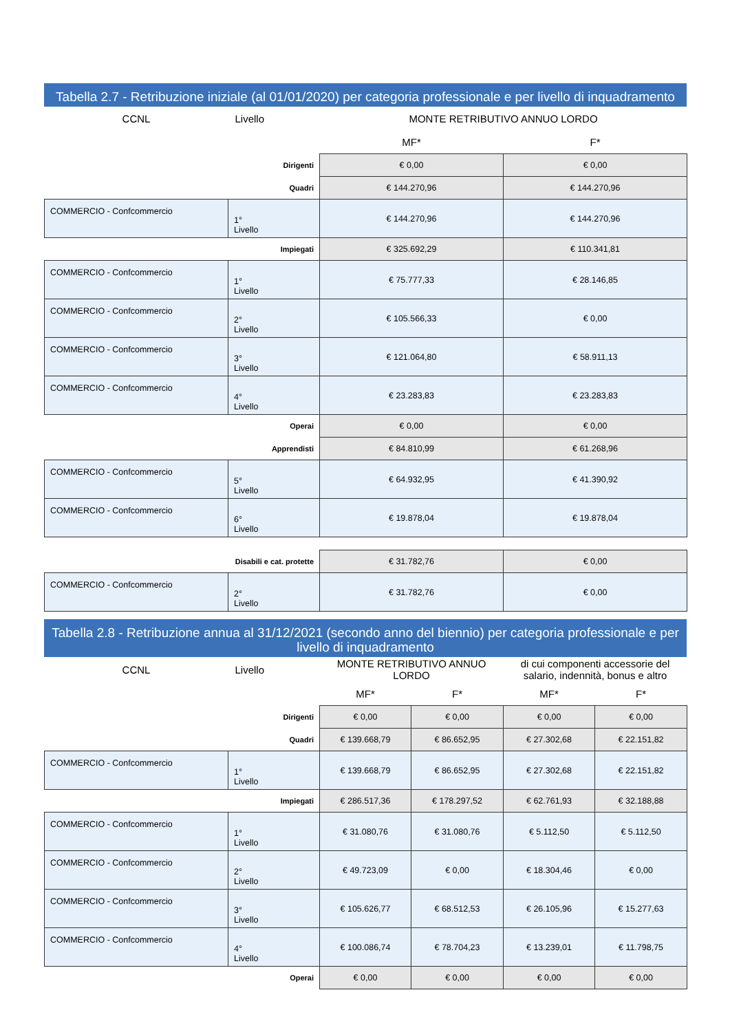Tabella 2.7 - Retribuzione iniziale (al 01/01/2020) per categoria professionale e per livello di inquadramento
| CCNL | Livello | | MONTE RETRIBUTIVO ANNUO LORDO | |
| --- | --- | --- | --- | --- |
| | | | MF* | F* |
| Dirigenti | | | € 0,00 | € 0,00 |
| Quadri | | | € 144.270,96 | € 144.270,96 |
| COMMERCIO - Confcommercio | 1° Livello | | € 144.270,96 | € 144.270,96 |
| Impiegati | | | € 325.692,29 | € 110.341,81 |
| COMMERCIO - Confcommercio | 1° Livello | | € 75.777,33 | € 28.146,85 |
| COMMERCIO - Confcommercio | 2° Livello | | € 105.566,33 | € 0,00 |
| COMMERCIO - Confcommercio | 3° Livello | | € 121.064,80 | € 58.911,13 |
| COMMERCIO - Confcommercio | 4° Livello | | € 23.283,83 | € 23.283,83 |
| Operai | | | € 0,00 | € 0,00 |
| Apprendisti | | | € 84.810,99 | € 61.268,96 |
| COMMERCIO - Confcommercio | 5° Livello | | € 64.932,95 | € 41.390,92 |
| COMMERCIO - Confcommercio | 6° Livello | | € 19.878,04 | € 19.878,04 |
| Disabili e cat. protette | | | € 31.782,76 | € 0,00 |
| COMMERCIO - Confcommercio | 2° Livello | | € 31.782,76 | € 0,00 |
Tabella 2.8 - Retribuzione annua al 31/12/2021 (secondo anno del biennio) per categoria professionale e per livello di inquadramento
| CCNL | Livello | | MONTE RETRIBUTIVO ANNUO LORDO | | di cui componenti accessorie del salario, indennità, bonus e altro | |
| --- | --- | --- | --- | --- | --- | --- |
| | | | MF* | F* | MF* | F* |
| Dirigenti | | | € 0,00 | € 0,00 | € 0,00 | € 0,00 |
| Quadri | | | € 139.668,79 | € 86.652,95 | € 27.302,68 | € 22.151,82 |
| COMMERCIO - Confcommercio | 1° Livello | | € 139.668,79 | € 86.652,95 | € 27.302,68 | € 22.151,82 |
| Impiegati | | | € 286.517,36 | € 178.297,52 | € 62.761,93 | € 32.188,88 |
| COMMERCIO - Confcommercio | 1° Livello | | € 31.080,76 | € 31.080,76 | € 5.112,50 | € 5.112,50 |
| COMMERCIO - Confcommercio | 2° Livello | | € 49.723,09 | € 0,00 | € 18.304,46 | € 0,00 |
| COMMERCIO - Confcommercio | 3° Livello | | € 105.626,77 | € 68.512,53 | € 26.105,96 | € 15.277,63 |
| COMMERCIO - Confcommercio | 4° Livello | | € 100.086,74 | € 78.704,23 | € 13.239,01 | € 11.798,75 |
| Operai | | | € 0,00 | € 0,00 | € 0,00 | € 0,00 |